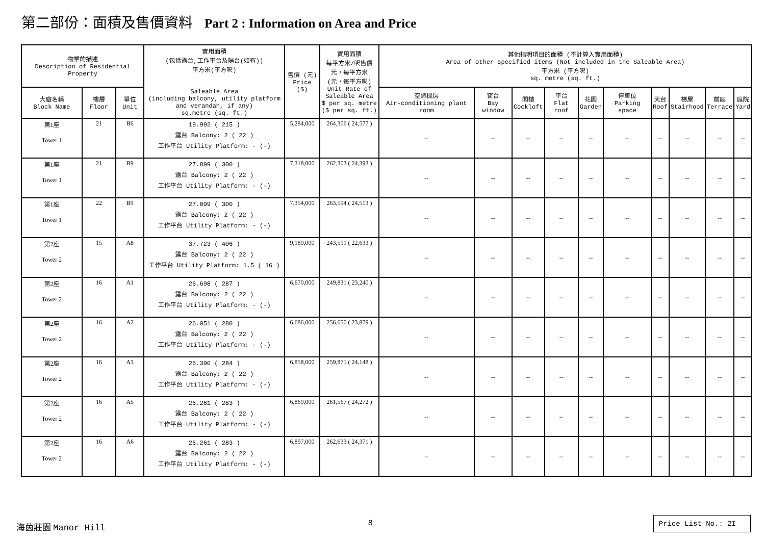第二部份：面積及售價資料 Part 2 : Information on Area and Price
| 物業的描述 Description of Residential Property | | | 實用面積 (包括露台,工作平台及陽台(如有)) 平方米(平方呎) Saleable Area (including balcony, utility platform and verandah, if any) sq.metre (sq. ft.) | 售價 (元) Price ($) | 實用面積 每平方米/呎售價 元，每平方米 (元，每平方呎) Unit Rate of Saleable Area $ per sq. metre ($ per sq. ft.) | 其他指明項目的面積 (不計算入實用面積) Area of other specified items (Not included in the Saleable Area) 平方米 (平方呎) sq. metre (sq. ft.) | | | | | | | | | |
| --- | --- | --- | --- | --- | --- | --- | --- | --- | --- | --- | --- | --- | --- | --- | --- |
| 大廈名稱 Block Name | 樓層 Floor | 單位 Unit | | | | 空調機房 Air-conditioning plant room | 窗台 Bay window | 閣樓 Cockloft | 平台 Flat roof | 花園 Garden | 停車位 Parking space | 天台 Roof | 梯屋 Stairhood | 前庭 Terrace | 庭院 Yard |
| 第1座 Tower 1 | 21 | B6 | 19.992 ( 215 ) 露台 Balcony: 2 ( 22 ) 工作平台 Utility Platform: - (-) | 5,284,000 | 264,306 ( 24,577 ) | -- | -- | -- | -- | -- | -- | -- | -- | -- | -- |
| 第1座 Tower 1 | 21 | B9 | 27.899 ( 300 ) 露台 Balcony: 2 ( 22 ) 工作平台 Utility Platform: - (-) | 7,318,000 | 262,303 ( 24,393 ) | -- | -- | -- | -- | -- | -- | -- | -- | -- | -- |
| 第1座 Tower 1 | 22 | B9 | 27.899 ( 300 ) 露台 Balcony: 2 ( 22 ) 工作平台 Utility Platform: - (-) | 7,354,000 | 263,594 ( 24,513 ) | -- | -- | -- | -- | -- | -- | -- | -- | -- | -- |
| 第2座 Tower 2 | 15 | A8 | 37.723 ( 406 ) 露台 Balcony: 2 ( 22 ) 工作平台 Utility Platform: 1.5 ( 16 ) | 9,189,000 | 243,591 ( 22,633 ) | -- | -- | -- | -- | -- | -- | -- | -- | -- | -- |
| 第2座 Tower 2 | 16 | A1 | 26.698 ( 287 ) 露台 Balcony: 2 ( 22 ) 工作平台 Utility Platform: - (-) | 6,670,000 | 249,831 ( 23,240 ) | -- | -- | -- | -- | -- | -- | -- | -- | -- | -- |
| 第2座 Tower 2 | 16 | A2 | 26.051 ( 280 ) 露台 Balcony: 2 ( 22 ) 工作平台 Utility Platform: - (-) | 6,686,000 | 256,650 ( 23,879 ) | -- | -- | -- | -- | -- | -- | -- | -- | -- | -- |
| 第2座 Tower 2 | 16 | A3 | 26.390 ( 284 ) 露台 Balcony: 2 ( 22 ) 工作平台 Utility Platform: - (-) | 6,858,000 | 259,871 ( 24,148 ) | -- | -- | -- | -- | -- | -- | -- | -- | -- | -- |
| 第2座 Tower 2 | 16 | A5 | 26.261 ( 283 ) 露台 Balcony: 2 ( 22 ) 工作平台 Utility Platform: - (-) | 6,869,000 | 261,567 ( 24,272 ) | -- | -- | -- | -- | -- | -- | -- | -- | -- | -- |
| 第2座 Tower 2 | 16 | A6 | 26.261 ( 283 ) 露台 Balcony: 2 ( 22 ) 工作平台 Utility Platform: - (-) | 6,897,000 | 262,633 ( 24,371 ) | -- | -- | -- | -- | -- | -- | -- | -- | -- | -- |
海茵莊園 Manor Hill 8 Price List No.: 2I